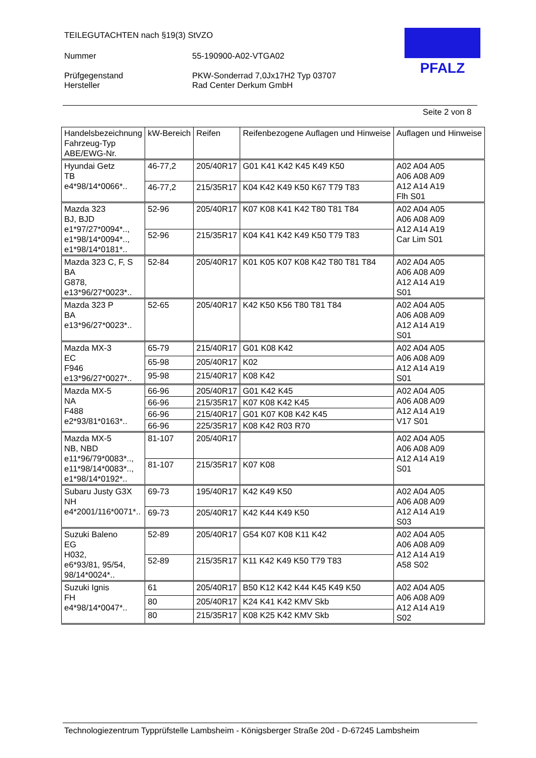TEILEGUTACHTEN nach §19(3) StVZO
Nummer 55-190900-A02-VTGA02
Prüfgegenstand PKW-Sonderrad 7,0Jx17H2 Typ 03707
Hersteller Rad Center Derkum GmbH
PFALZ
Seite 2 von 8
| Handelsbezeichnung Fahrzeug-Typ ABE/EWG-Nr. | kW-Bereich | Reifen | Reifenbezogene Auflagen und Hinweise | Auflagen und Hinweise |
| --- | --- | --- | --- | --- |
| Hyundai Getz TB e4*98/14*0066*.. | 46-77,2 | 205/40R17 | G01 K41 K42 K45 K49 K50 | A02 A04 A05 A06 A08 A09 A12 A14 A19 Flh S01 |
| | 46-77,2 | 215/35R17 | K04 K42 K49 K50 K67 T79 T83 | |
| Mazda 323 BJ, BJD e1*97/27*0094*.., e1*98/14*0094*.., e1*98/14*0181*.. | 52-96 | 205/40R17 | K07 K08 K41 K42 T80 T81 T84 | A02 A04 A05 A06 A08 A09 A12 A14 A19 Car Lim S01 |
| | 52-96 | 215/35R17 | K04 K41 K42 K49 K50 T79 T83 | |
| Mazda 323 C, F, S BA G878, e13*96/27*0023*.. | 52-84 | 205/40R17 | K01 K05 K07 K08 K42 T80 T81 T84 | A02 A04 A05 A06 A08 A09 A12 A14 A19 S01 |
| Mazda 323 P BA e13*96/27*0023*.. | 52-65 | 205/40R17 | K42 K50 K56 T80 T81 T84 | A02 A04 A05 A06 A08 A09 A12 A14 A19 S01 |
| Mazda MX-3 EC F946 e13*96/27*0027*.. | 65-79 | 215/40R17 | G01 K08 K42 | A02 A04 A05 A06 A08 A09 A12 A14 A19 S01 |
| | 65-98 | 205/40R17 | K02 | |
| | 95-98 | 215/40R17 | K08 K42 | |
| Mazda MX-5 NA F488 e2*93/81*0163*.. | 66-96 | 205/40R17 | G01 K42 K45 | A02 A04 A05 A06 A08 A09 A12 A14 A19 V17 S01 |
| | 66-96 | 215/35R17 | K07 K08 K42 K45 | |
| | 66-96 | 215/40R17 | G01 K07 K08 K42 K45 | |
| | 66-96 | 225/35R17 | K08 K42 R03 R70 | |
| Mazda MX-5 NB, NBD e11*96/79*0083*.., e11*98/14*0083*.., e1*98/14*0192*.. | 81-107 | 205/40R17 | | A02 A04 A05 A06 A08 A09 A12 A14 A19 S01 |
| | 81-107 | 215/35R17 | K07 K08 | |
| Subaru Justy G3X NH e4*2001/116*0071*.. | 69-73 | 195/40R17 | K42 K49 K50 | A02 A04 A05 A06 A08 A09 A12 A14 A19 S03 |
| | 69-73 | 205/40R17 | K42 K44 K49 K50 | |
| Suzuki Baleno EG H032, e6*93/81, 95/54, 98/14*0024*.. | 52-89 | 205/40R17 | G54 K07 K08 K11 K42 | A02 A04 A05 A06 A08 A09 A12 A14 A19 A58 S02 |
| | 52-89 | 215/35R17 | K11 K42 K49 K50 T79 T83 | |
| Suzuki Ignis FH e4*98/14*0047*.. | 61 | 205/40R17 | B50 K12 K42 K44 K45 K49 K50 | A02 A04 A05 A06 A08 A09 A12 A14 A19 S02 |
| | 80 | 205/40R17 | K24 K41 K42 KMV Skb | |
| | 80 | 215/35R17 | K08 K25 K42 KMV Skb | |
Technologiezentrum Typprüfstelle Lambsheim - Königsberger Straße 20d - D-67245 Lambsheim